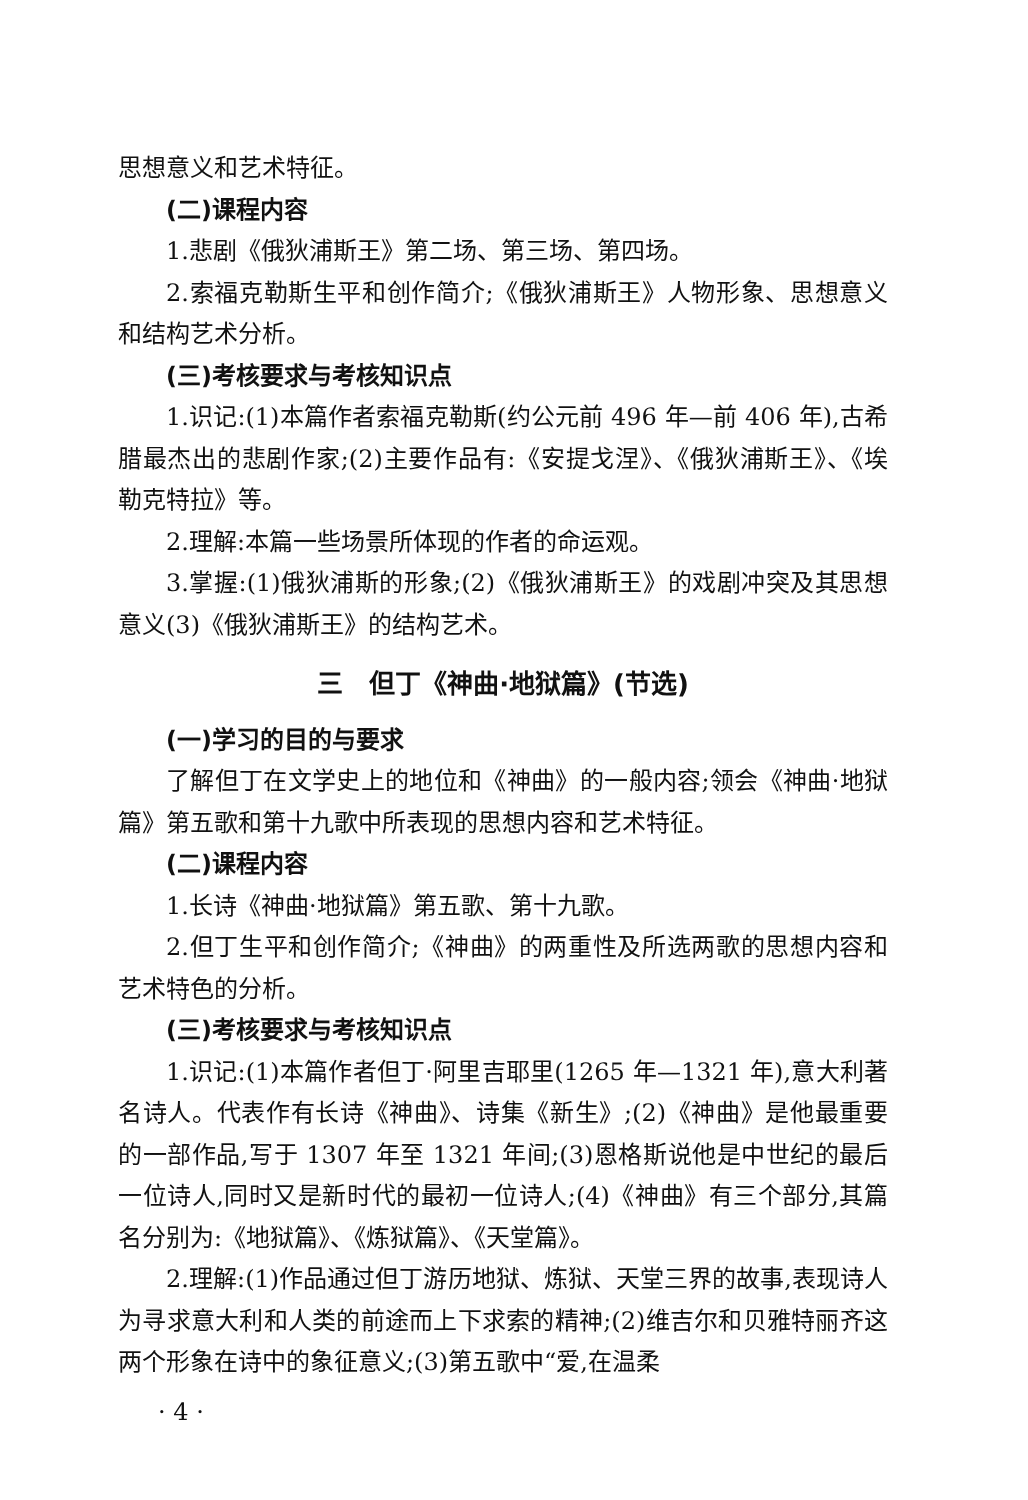思想意义和艺术特征。
(二)课程内容
1.悲剧《俄狄浦斯王》第二场、第三场、第四场。
2.索福克勒斯生平和创作简介;《俄狄浦斯王》人物形象、思想意义和结构艺术分析。
(三)考核要求与考核知识点
1.识记:(1)本篇作者索福克勒斯(约公元前 496 年—前 406 年),古希腊最杰出的悲剧作家;(2)主要作品有:《安提戈涅》、《俄狄浦斯王》、《埃勒克特拉》等。
2.理解:本篇一些场景所体现的作者的命运观。
3.掌握:(1)俄狄浦斯的形象;(2)《俄狄浦斯王》的戏剧冲突及其思想意义(3)《俄狄浦斯王》的结构艺术。
三　但丁《神曲·地狱篇》(节选)
(一)学习的目的与要求
了解但丁在文学史上的地位和《神曲》的一般内容;领会《神曲·地狱篇》第五歌和第十九歌中所表现的思想内容和艺术特征。
(二)课程内容
1.长诗《神曲·地狱篇》第五歌、第十九歌。
2.但丁生平和创作简介;《神曲》的两重性及所选两歌的思想内容和艺术特色的分析。
(三)考核要求与考核知识点
1.识记:(1)本篇作者但丁·阿里吉耶里(1265 年—1321 年),意大利著名诗人。代表作有长诗《神曲》、诗集《新生》;(2)《神曲》是他最重要的一部作品,写于 1307 年至 1321 年间;(3)恩格斯说他是中世纪的最后一位诗人,同时又是新时代的最初一位诗人;(4)《神曲》有三个部分,其篇名分别为:《地狱篇》、《炼狱篇》、《天堂篇》。
2.理解:(1)作品通过但丁游历地狱、炼狱、天堂三界的故事,表现诗人为寻求意大利和人类的前途而上下求索的精神;(2)维吉尔和贝雅特丽齐这两个形象在诗中的象征意义;(3)第五歌中“爱,在温柔
· 4 ·